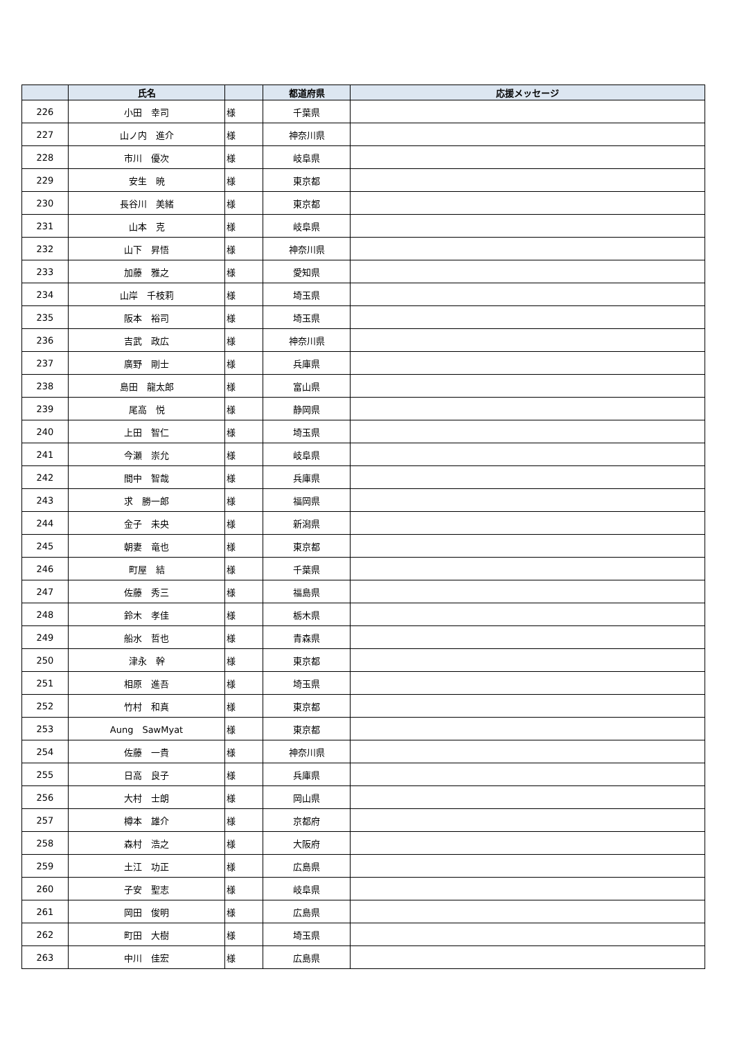| | 氏名 | | 都道府県 | 応援メッセージ |
| --- | --- | --- | --- | --- |
| 226 | 小田 幸司 | 様 | 千葉県 | |
| 227 | 山ノ内 進介 | 様 | 神奈川県 | |
| 228 | 市川 優次 | 様 | 岐阜県 | |
| 229 | 安生 暁 | 様 | 東京都 | |
| 230 | 長谷川 美緒 | 様 | 東京都 | |
| 231 | 山本 克 | 様 | 岐阜県 | |
| 232 | 山下 昇悟 | 様 | 神奈川県 | |
| 233 | 加藤 雅之 | 様 | 愛知県 | |
| 234 | 山岸 千枝莉 | 様 | 埼玉県 | |
| 235 | 阪本 裕司 | 様 | 埼玉県 | |
| 236 | 吉武 政広 | 様 | 神奈川県 | |
| 237 | 廣野 剛士 | 様 | 兵庫県 | |
| 238 | 島田 龍太郎 | 様 | 富山県 | |
| 239 | 尾高 悦 | 様 | 静岡県 | |
| 240 | 上田 智仁 | 様 | 埼玉県 | |
| 241 | 今瀬 崇允 | 様 | 岐阜県 | |
| 242 | 間中 智哉 | 様 | 兵庫県 | |
| 243 | 求 勝一郎 | 様 | 福岡県 | |
| 244 | 金子 未央 | 様 | 新潟県 | |
| 245 | 朝妻 竜也 | 様 | 東京都 | |
| 246 | 町屋 結 | 様 | 千葉県 | |
| 247 | 佐藤 秀三 | 様 | 福島県 | |
| 248 | 鈴木 孝佳 | 様 | 栃木県 | |
| 249 | 船水 哲也 | 様 | 青森県 | |
| 250 | 津永 幹 | 様 | 東京都 | |
| 251 | 相原 進吾 | 様 | 埼玉県 | |
| 252 | 竹村 和真 | 様 | 東京都 | |
| 253 | Aung SawMyat | 様 | 東京都 | |
| 254 | 佐藤 一貴 | 様 | 神奈川県 | |
| 255 | 日高 良子 | 様 | 兵庫県 | |
| 256 | 大村 士朗 | 様 | 岡山県 | |
| 257 | 樽本 雄介 | 様 | 京都府 | |
| 258 | 森村 浩之 | 様 | 大阪府 | |
| 259 | 土江 功正 | 様 | 広島県 | |
| 260 | 子安 聖志 | 様 | 岐阜県 | |
| 261 | 岡田 俊明 | 様 | 広島県 | |
| 262 | 町田 大樹 | 様 | 埼玉県 | |
| 263 | 中川 佳宏 | 様 | 広島県 | |